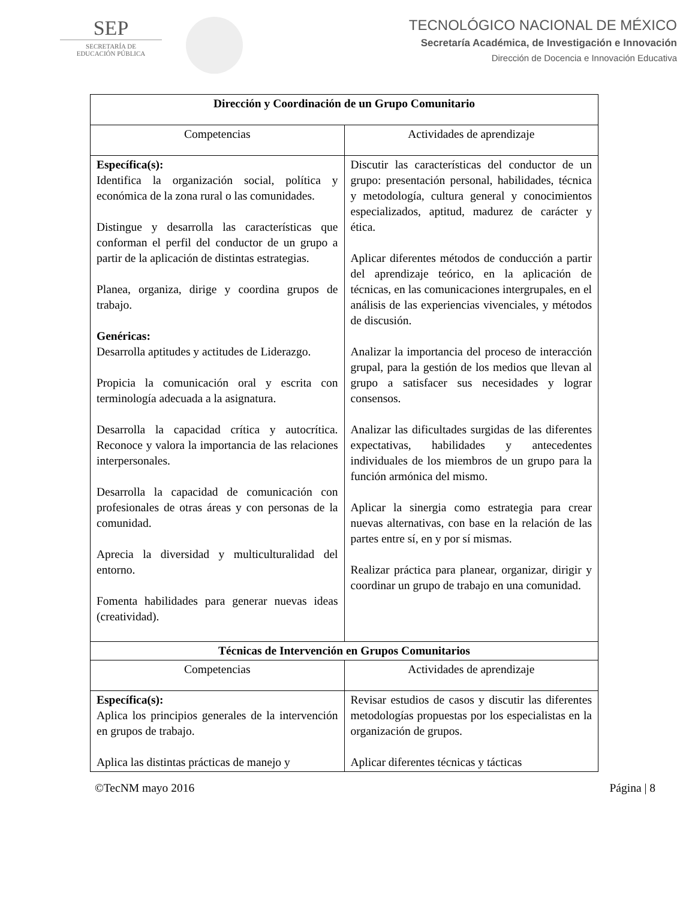SEP
SECRETARÍA DE
EDUCACIÓN PÚBLICA
TECNOLÓGICO NACIONAL DE MÉXICO
Secretaría Académica, de Investigación e Innovación
Dirección de Docencia e Innovación Educativa
| Dirección y Coordinación de un Grupo Comunitario | |
| --- | --- |
| Competencias | Actividades de aprendizaje |
| Específica(s): Identifica la organización social, política y económica de la zona rural o las comunidades. Distingue y desarrolla las características que conforman el perfil del conductor de un grupo a partir de la aplicación de distintas estrategias. Planea, organiza, dirige y coordina grupos de trabajo. Genéricas: Desarrolla aptitudes y actitudes de Liderazgo. Propicia la comunicación oral y escrita con terminología adecuada a la asignatura. Desarrolla la capacidad crítica y autocrítica. Reconoce y valora la importancia de las relaciones interpersonales. Desarrolla la capacidad de comunicación con profesionales de otras áreas y con personas de la comunidad. Aprecia la diversidad y multiculturalidad del entorno. Fomenta habilidades para generar nuevas ideas (creatividad). | Discutir las características del conductor de un grupo: presentación personal, habilidades, técnica y metodología, cultura general y conocimientos especializados, aptitud, madurez de carácter y ética. Aplicar diferentes métodos de conducción a partir del aprendizaje teórico, en la aplicación de técnicas, en las comunicaciones intergrupales, en el análisis de las experiencias vivenciales, y métodos de discusión. Analizar la importancia del proceso de interacción grupal, para la gestión de los medios que llevan al grupo a satisfacer sus necesidades y lograr consensos. Analizar las dificultades surgidas de las diferentes expectativas, habilidades y antecedentes individuales de los miembros de un grupo para la función armónica del mismo. Aplicar la sinergia como estrategia para crear nuevas alternativas, con base en la relación de las partes entre sí, en y por sí mismas. Realizar práctica para planear, organizar, dirigir y coordinar un grupo de trabajo en una comunidad. |
| Técnicas de Intervención en Grupos Comunitarios | |
| Competencias | Actividades de aprendizaje |
| Específica(s): Aplica los principios generales de la intervención en grupos de trabajo. Aplica las distintas prácticas de manejo y | Revisar estudios de casos y discutir las diferentes metodologías propuestas por los especialistas en la organización de grupos. Aplicar diferentes técnicas y tácticas |
©TecNM mayo 2016 Página | 8